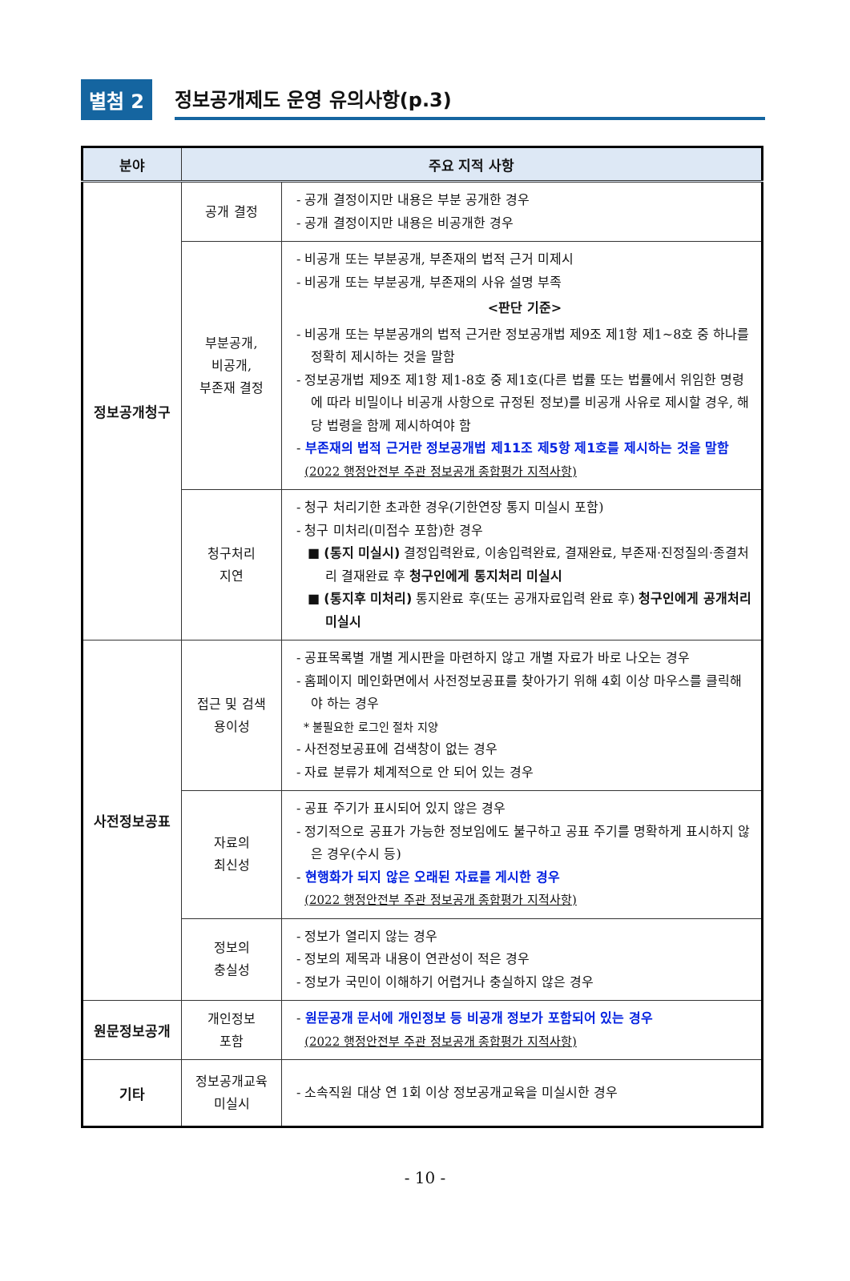별첨 2
정보공개제도 운영 유의사항(p.3)
| 분야 | 주요 지적 사항 | |
| --- | --- | --- |
| 정보공개청구 | 공개 결정 | - 공개 결정이지만 내용은 부분 공개한 경우 - 공개 결정이지만 내용은 비공개한 경우 |
| | 부분공개, 비공개, 부존재 결정 | - 비공개 또는 부분공개, 부존재의 법적 근거 미제시 - 비공개 또는 부분공개, 부존재의 사유 설명 부족 <판단 기준> - 비공개 또는 부분공개의 법적 근거란 정보공개법 제9조 제1항 제1~8호 중 하나를 정확히 제시하는 것을 말함 - 정보공개법 제9조 제1항 제1-8호 중 제1호(다른 법률 또는 법률에서 위임한 명령에 따라 비밀이나 비공개 사항으로 규정된 정보)를 비공개 사유로 제시할 경우, 해당 법령을 함께 제시하여야 함 - 부존재의 법적 근거란 정보공개법 제11조 제5항 제1호를 제시하는 것을 말함 (2022 행정안전부 주관 정보공개 종합평가 지적사항) |
| | 청구처리 지연 | - 청구 처리기한 초과한 경우(기한연장 통지 미실시 포함) - 청구 미처리(미접수 포함)한 경우 ■ (통지 미실시) 결정입력완료, 이송입력완료, 결재완료, 부존재·진정질의·종결처리 결재완료 후 청구인에게 통지처리 미실시 ■ (통지후 미처리) 통지완료 후(또는 공개자료입력 완료 후) 청구인에게 공개처리 미실시 |
| 사전정보공표 | 접근 및 검색 용이성 | - 공표목록별 개별 게시판을 마련하지 않고 개별 자료가 바로 나오는 경우 - 홈페이지 메인화면에서 사전정보공표를 찾아가기 위해 4회 이상 마우스를 클릭해야 하는 경우 * 불필요한 로그인 절차 지양 - 사전정보공표에 검색창이 없는 경우 - 자료 분류가 체계적으로 안 되어 있는 경우 |
| | 자료의 최신성 | - 공표 주기가 표시되어 있지 않은 경우 - 정기적으로 공표가 가능한 정보임에도 불구하고 공표 주기를 명확하게 표시하지 않은 경우(수시 등) - 현행화가 되지 않은 오래된 자료를 게시한 경우 (2022 행정안전부 주관 정보공개 종합평가 지적사항) |
| | 정보의 충실성 | - 정보가 열리지 않는 경우 - 정보의 제목과 내용이 연관성이 적은 경우 - 정보가 국민이 이해하기 어렵거나 충실하지 않은 경우 |
| 원문정보공개 | 개인정보 포함 | - 원문공개 문서에 개인정보 등 비공개 정보가 포함되어 있는 경우 (2022 행정안전부 주관 정보공개 종합평가 지적사항) |
| 기타 | 정보공개교육 미실시 | - 소속직원 대상 연 1회 이상 정보공개교육을 미실시한 경우 |
- 10 -